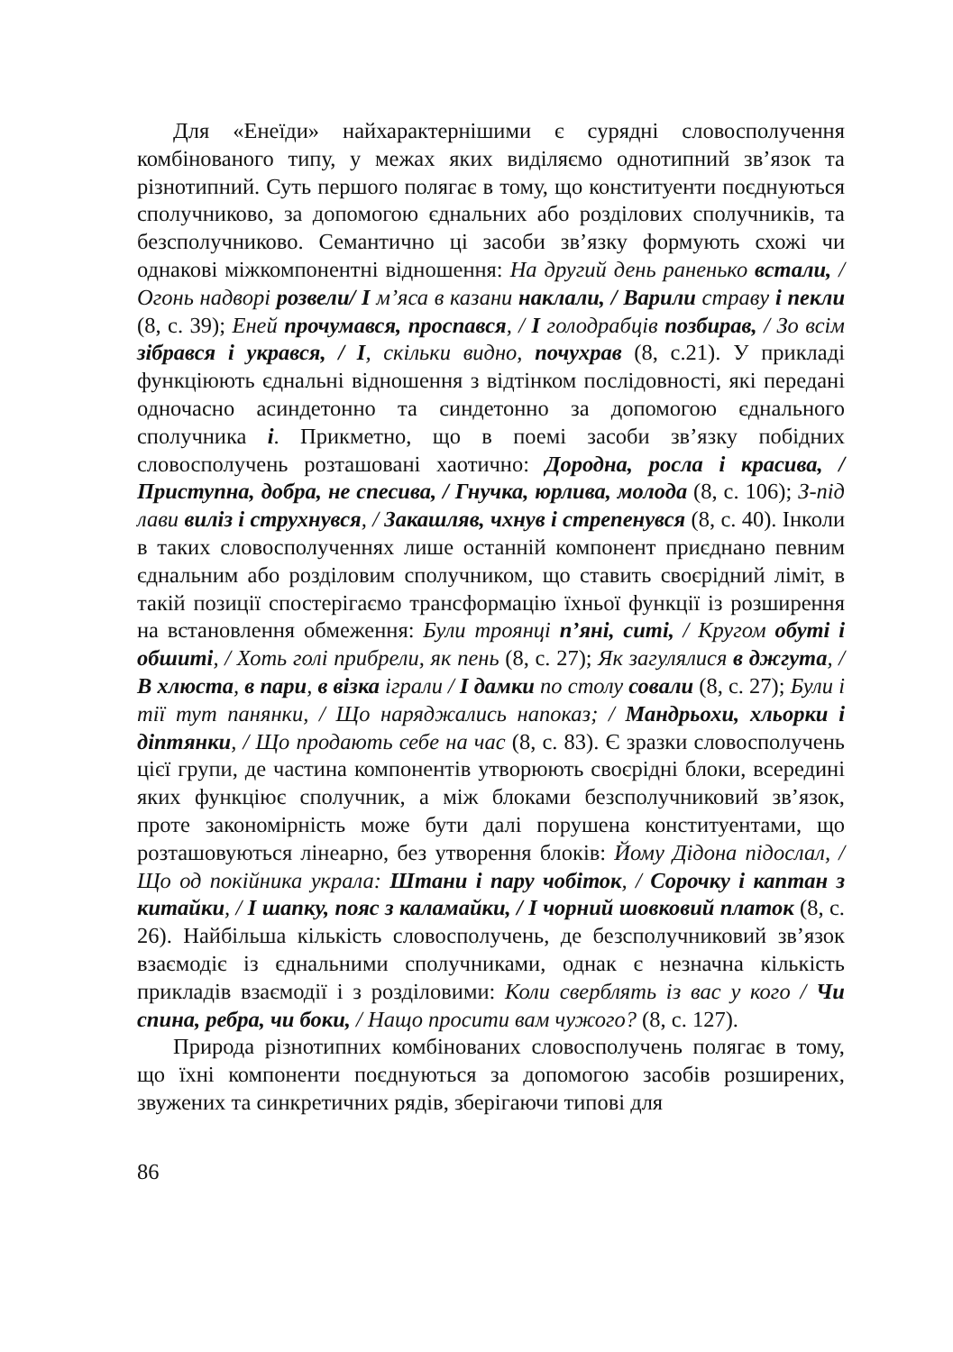Для «Енеїди» найхарактернішими є сурядні словосполучення комбінованого типу, у межах яких виділяємо однотипний зв’язок та різнотипний. Суть першого полягає в тому, що конституенти поєднуються сполучниково, за допомогою єднальних або розділових сполучників, та безсполучниково. Семантично ці засоби зв’язку формують схожі чи однакові міжкомпонентні відношення: На другий день раненько встали, /Огонь надворі розвели/ І м’яса в казани наклали, / Варили страву і пекли (8, с. 39); Еней прочумався, проспався, / І голодрабців позбирав, / Зо всім зібрався і укрався, / І, скільки видно, почухрав (8, с.21). У прикладі функціюють єднальні відношення з відтінком послідовності, які передані одночасно асиндетонно та синдетонно за допомогою єднального сполучника і. Прикметно, що в поемі засоби зв’язку побідних словосполучень розташовані хаотично: Дородна, росла і красива, / Приступна, добра, не спесива, / Гнучка, юрлива, молода (8, с. 106); З-під лави виліз і струхнувся, / Закашляв, чхнув і стрепенувся (8, с. 40). Інколи в таких словосполученнях лише останній компонент приєднано певним єднальним або розділовим сполучником, що ставить своєрідний ліміт, в такій позиції спостерігаємо трансформацію їхньої функції із розширення на встановлення обмеження: Були троянці п’яні, ситі, / Кругом обуті і обшиті, / Хоть голі прибрели, як пень (8, с. 27); Як загулялися в джгута, / В хлюста, в пари, в візка іграли / І дамки по столу совали (8, с. 27); Були і тії тут панянки, / Що наряджались напоказ; / Мандрьохи, хльорки і діптянки, / Що продають себе на час (8, с. 83). Є зразки словосполучень цієї групи, де частина компонентів утворюють своєрідні блоки, всередині яких функціює сполучник, а між блоками безсполучниковий зв’язок, проте закономірність може бути далі порушена конституентами, що розташовуються лінеарно, без утворення блоків: Йому Дідона підослал, / Що од покійника украла: Штани і пару чобіток, / Сорочку і каптан з китайки, / І шапку, пояс з каламайки, / І чорний шовковий платок (8, с. 26). Найбільша кількість словосполучень, де безсполучниковий зв’язок взаємодіє із єднальними сполучниками, однак є незначна кількість прикладів взаємодії і з розділовими: Коли сверблять із вас у кого / Чи спина, ребра, чи боки, / Нащо просити вам чужого? (8, с. 127).
Природа різнотипних комбінованих словосполучень полягає в тому, що їхні компоненти поєднуються за допомогою засобів розширених, звужених та синкретичних рядів, зберігаючи типові для
86